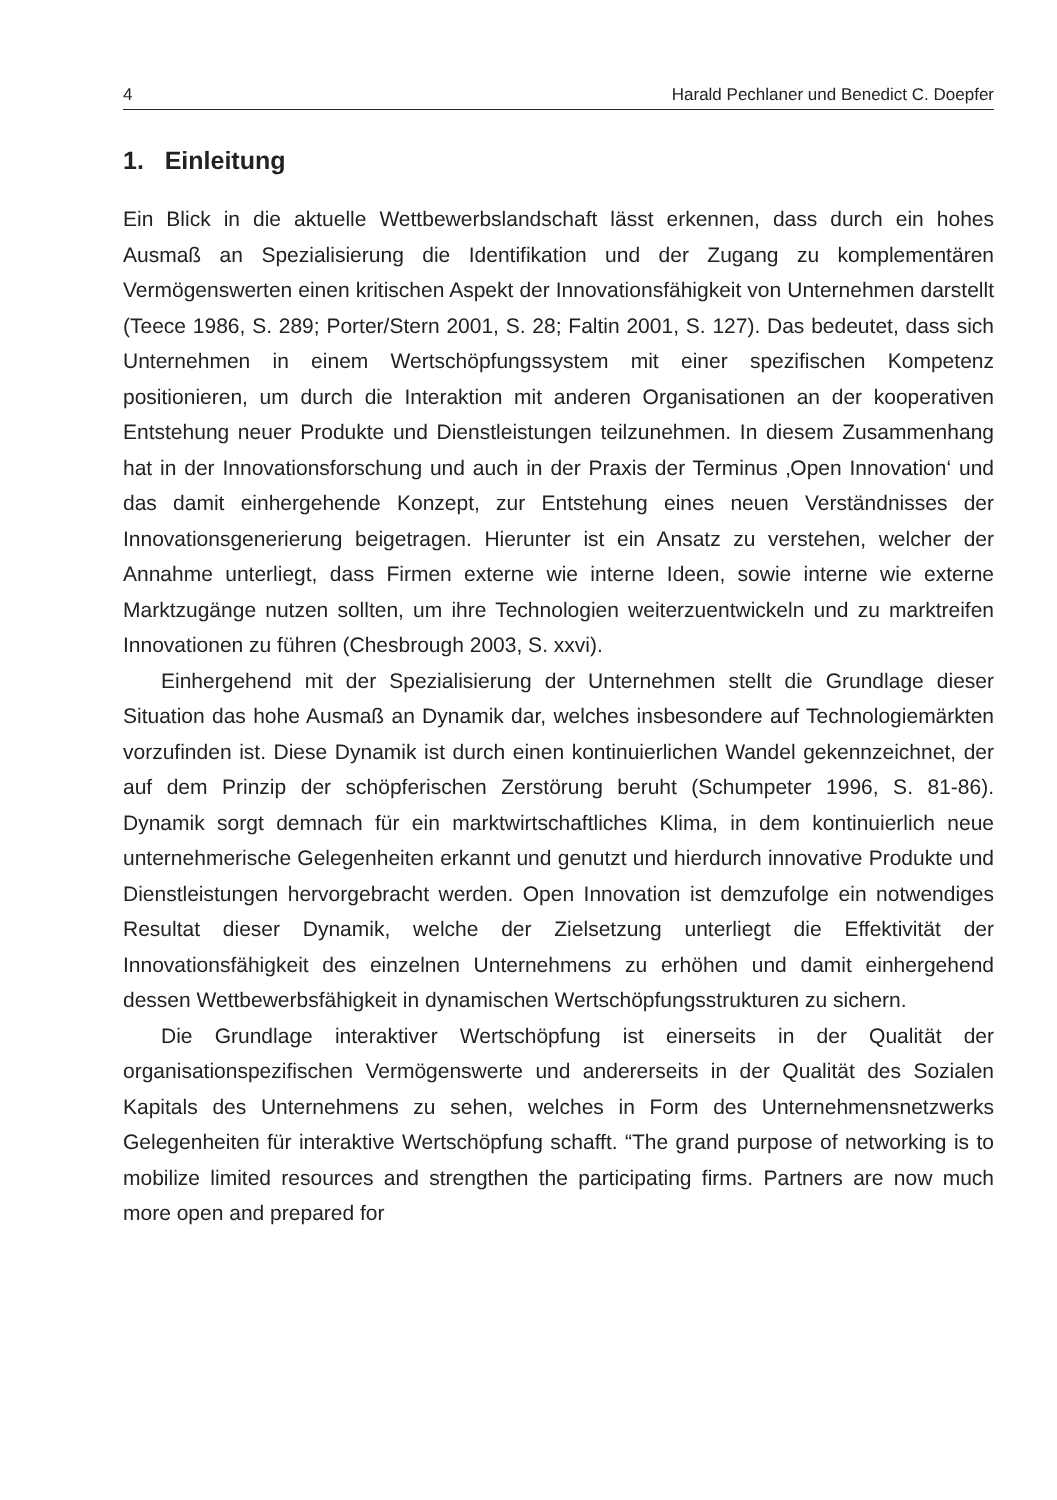4 Harald Pechlaner und Benedict C. Doepfer
1. Einleitung
Ein Blick in die aktuelle Wettbewerbslandschaft lässt erkennen, dass durch ein hohes Ausmaß an Spezialisierung die Identifikation und der Zugang zu komplementären Vermögenswerten einen kritischen Aspekt der Innovationsfähigkeit von Unternehmen darstellt (Teece 1986, S. 289; Porter/Stern 2001, S. 28; Faltin 2001, S. 127). Das bedeutet, dass sich Unternehmen in einem Wertschöpfungssystem mit einer spezifischen Kompetenz positionieren, um durch die Interaktion mit anderen Organisationen an der kooperativen Entstehung neuer Produkte und Dienstleistungen teilzunehmen. In diesem Zusammenhang hat in der Innovationsforschung und auch in der Praxis der Terminus ‚Open Innovation‘ und das damit einhergehende Konzept, zur Entstehung eines neuen Verständnisses der Innovationsgenerierung beigetragen. Hierunter ist ein Ansatz zu verstehen, welcher der Annahme unterliegt, dass Firmen externe wie interne Ideen, sowie interne wie externe Marktzugänge nutzen sollten, um ihre Technologien weiterzuentwickeln und zu marktreifen Innovationen zu führen (Chesbrough 2003, S. xxvi).
Einhergehend mit der Spezialisierung der Unternehmen stellt die Grundlage dieser Situation das hohe Ausmaß an Dynamik dar, welches insbesondere auf Technologiemärkten vorzufinden ist. Diese Dynamik ist durch einen kontinuierlichen Wandel gekennzeichnet, der auf dem Prinzip der schöpferischen Zerstörung beruht (Schumpeter 1996, S. 81-86). Dynamik sorgt demnach für ein marktwirtschaftliches Klima, in dem kontinuierlich neue unternehmerische Gelegenheiten erkannt und genutzt und hierdurch innovative Produkte und Dienstleistungen hervorgebracht werden. Open Innovation ist demzufolge ein notwendiges Resultat dieser Dynamik, welche der Zielsetzung unterliegt die Effektivität der Innovationsfähigkeit des einzelnen Unternehmens zu erhöhen und damit einhergehend dessen Wettbewerbsfähigkeit in dynamischen Wertschöpfungsstrukturen zu sichern.
Die Grundlage interaktiver Wertschöpfung ist einerseits in der Qualität der organisationspezifischen Vermögenswerte und andererseits in der Qualität des Sozialen Kapitals des Unternehmens zu sehen, welches in Form des Unternehmensnetzwerks Gelegenheiten für interaktive Wertschöpfung schafft. “The grand purpose of networking is to mobilize limited resources and strengthen the participating firms. Partners are now much more open and prepared for